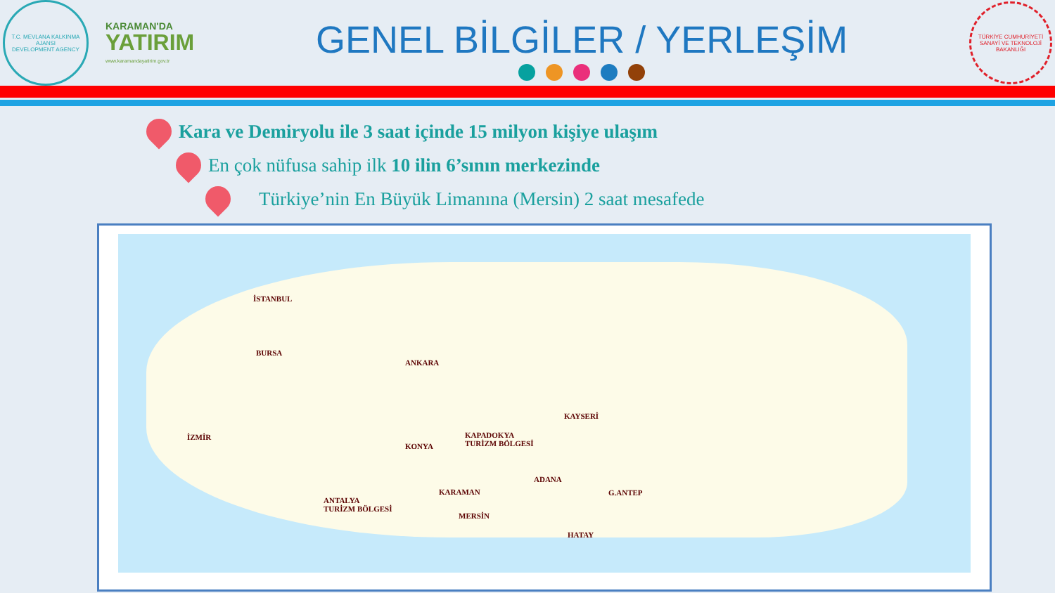T.C. MEVLANA KALKINMA AJANSI
DEVELOPMENT AGENCY
KARAMAN'DA
YATIRIM
www.karamandayatirim.gov.tr
GENEL BİLGİLER / YERLEŞİM
TÜRKİYE CUMHURİYETİ SANAYİ VE TEKNOLOJİ BAKANLIĞI
Kara ve Demiryolu ile 3 saat içinde 15 milyon kişiye ulaşım
En çok nüfusa sahip ilk 10 ilin 6’sının merkezinde
Türkiye’nin En Büyük Limanına (Mersin) 2 saat mesafede
İSTANBUL
BURSA
ANKARA
KAYSERİ
KAPADOKYA
TURİZM BÖLGESİ
İZMİR
KONYA
ADANA
KARAMAN G.ANTEP
ANTALYA
TURİZM BÖLGESİ
MERSİN
HATAY